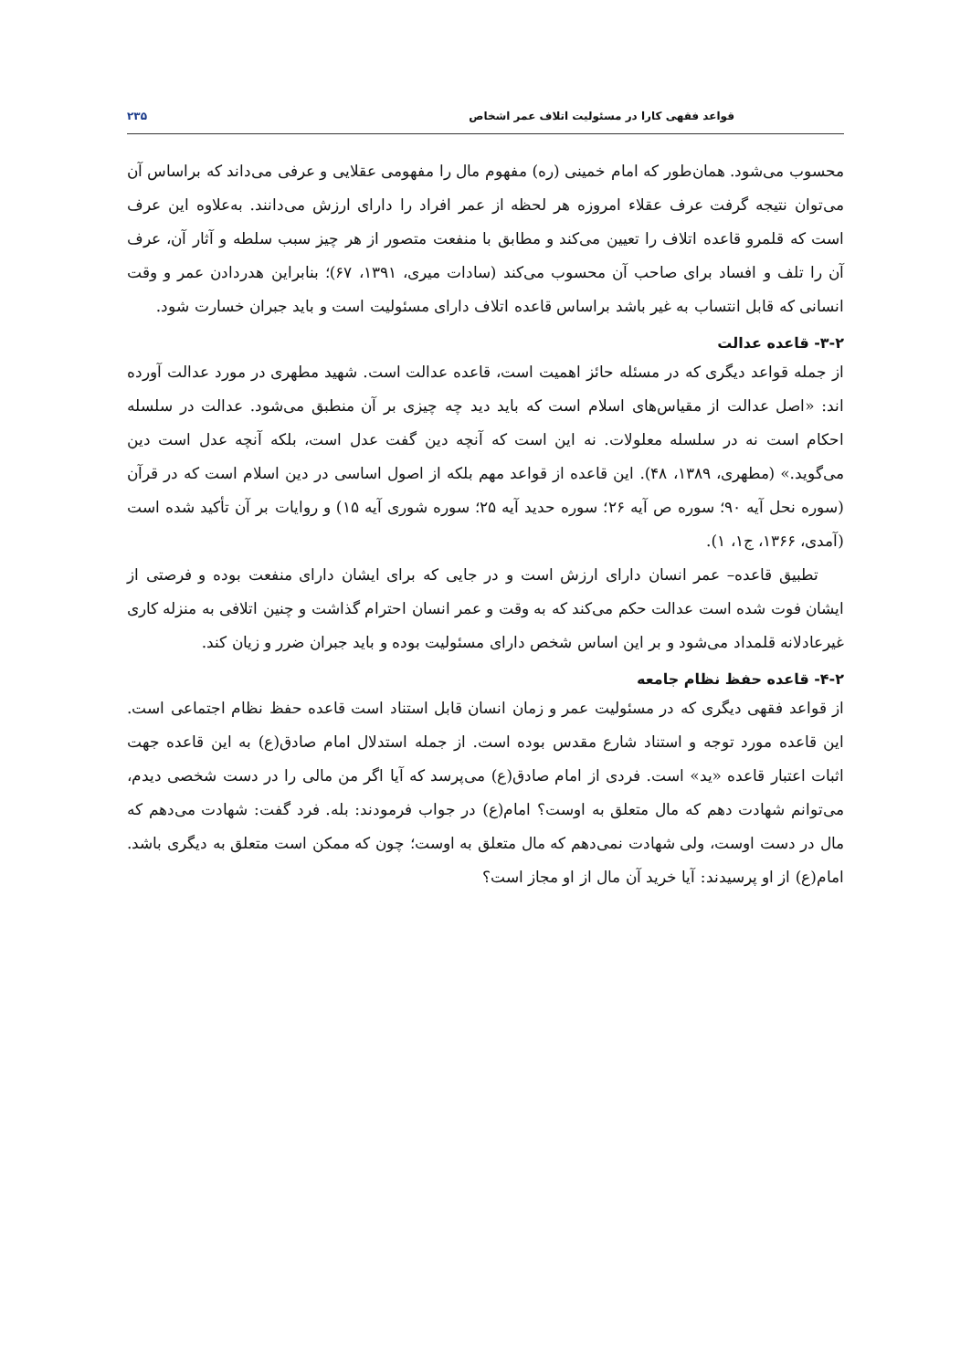قواعد فقهی کارا در مسئولیت اتلاف عمر اشخاص ۲۳۵
محسوب می‌شود. همان‌طور که امام خمینی (ره) مفهوم مال را مفهومی عقلایی و عرفی می‌داند که براساس آن می‌توان نتیجه گرفت عرف عقلاء امروزه هر لحظه از عمر افراد را دارای ارزش می‌دانند. به‌علاوه این عرف است که قلمرو قاعده اتلاف را تعیین می‌کند و مطابق با منفعت متصور از هر چیز سبب سلطه و آثار آن، عرف آن را تلف و افساد برای صاحب آن محسوب می‌کند (سادات میری، ۱۳۹۱، ۶۷)؛ بنابراین هدردادن عمر و وقت انسانی که قابل انتساب به غیر باشد براساس قاعده اتلاف دارای مسئولیت است و باید جبران خسارت شود.
۳-۲- قاعده عدالت
از جمله قواعد دیگری که در مسئله حائز اهمیت است، قاعده عدالت است. شهید مطهری در مورد عدالت آورده اند: «اصل عدالت از مقیاس‌های اسلام است که باید دید چه چیزی بر آن منطبق می‌شود. عدالت در سلسله احکام است نه در سلسله معلولات. نه این است که آنچه دین گفت عدل است، بلکه آنچه عدل است دین می‌گوید.» (مطهری، ۱۳۸۹، ۴۸). این قاعده از قواعد مهم بلکه از اصول اساسی در دین اسلام است که در قرآن (سوره نحل آیه ۹۰؛ سوره ص آیه ۲۶؛ سوره حدید آیه ۲۵؛ سوره شوری آیه ۱۵) و روایات بر آن تأکید شده است (آمدی، ۱۳۶۶، ج۱، ۱).
تطبیق قاعده– عمر انسان دارای ارزش است و در جایی که برای ایشان دارای منفعت بوده و فرصتی از ایشان فوت شده است عدالت حکم می‌کند که به وقت و عمر انسان احترام گذاشت و چنین اتلافی به منزله کاری غیرعادلانه قلمداد می‌شود و بر این اساس شخص دارای مسئولیت بوده و باید جبران ضرر و زیان کند.
۴-۲- قاعده حفظ نظام جامعه
از قواعد فقهی دیگری که در مسئولیت عمر و زمان انسان قابل استناد است قاعده حفظ نظام اجتماعی است. این قاعده مورد توجه و استناد شارع مقدس بوده است. از جمله استدلال امام صادق(ع) به این قاعده جهت اثبات اعتبار قاعده «ید» است. فردی از امام صادق(ع) می‌پرسد که آیا اگر من مالی را در دست شخصی دیدم، می‌توانم شهادت دهم که مال متعلق به اوست؟ امام(ع) در جواب فرمودند: بله. فرد گفت: شهادت می‌دهم که مال در دست اوست، ولی شهادت نمی‌دهم که مال متعلق به اوست؛ چون که ممکن است متعلق به دیگری باشد. امام(ع) از او پرسیدند: آیا خرید آن مال از او مجاز است؟